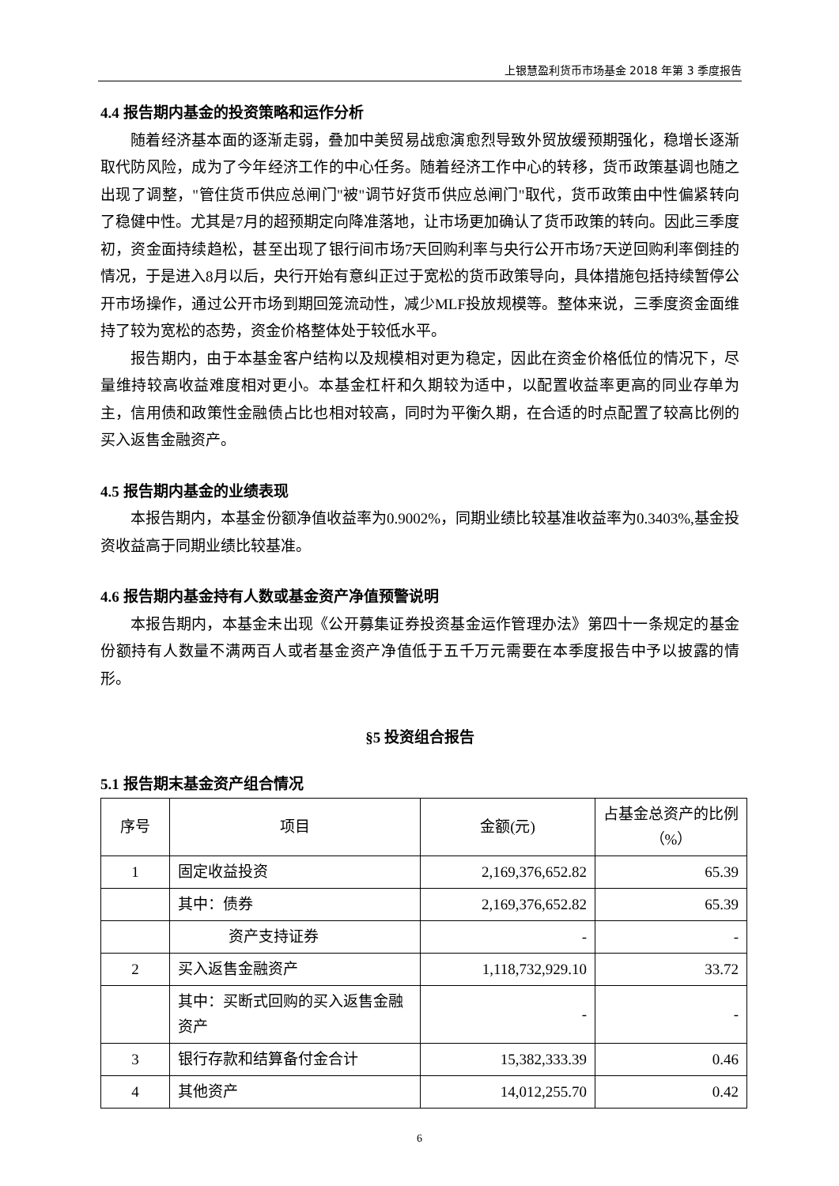上银慧盈利货币市场基金 2018 年第 3 季度报告
4.4 报告期内基金的投资策略和运作分析
随着经济基本面的逐渐走弱，叠加中美贸易战愈演愈烈导致外贸放缓预期强化，稳增长逐渐取代防风险，成为了今年经济工作的中心任务。随着经济工作中心的转移，货币政策基调也随之出现了调整，"管住货币供应总闸门"被"调节好货币供应总闸门"取代，货币政策由中性偏紧转向了稳健中性。尤其是7月的超预期定向降准落地，让市场更加确认了货币政策的转向。因此三季度初，资金面持续趋松，甚至出现了银行间市场7天回购利率与央行公开市场7天逆回购利率倒挂的情况，于是进入8月以后，央行开始有意纠正过于宽松的货币政策导向，具体措施包括持续暂停公开市场操作，通过公开市场到期回笼流动性，减少MLF投放规模等。整体来说，三季度资金面维持了较为宽松的态势，资金价格整体处于较低水平。
报告期内，由于本基金客户结构以及规模相对更为稳定，因此在资金价格低位的情况下，尽量维持较高收益难度相对更小。本基金杠杆和久期较为适中，以配置收益率更高的同业存单为主，信用债和政策性金融债占比也相对较高，同时为平衡久期，在合适的时点配置了较高比例的买入返售金融资产。
4.5 报告期内基金的业绩表现
本报告期内，本基金份额净值收益率为0.9002%，同期业绩比较基准收益率为0.3403%,基金投资收益高于同期业绩比较基准。
4.6 报告期内基金持有人数或基金资产净值预警说明
本报告期内，本基金未出现《公开募集证券投资基金运作管理办法》第四十一条规定的基金份额持有人数量不满两百人或者基金资产净值低于五千万元需要在本季度报告中予以披露的情形。
§5 投资组合报告
5.1 报告期末基金资产组合情况
| 序号 | 项目 | 金额(元) | 占基金总资产的比例（%） |
| 1 | 固定收益投资 | 2,169,376,652.82 | 65.39 |
| | 其中：债券 | 2,169,376,652.82 | 65.39 |
| | 资产支持证券 | - | - |
| 2 | 买入返售金融资产 | 1,118,732,929.10 | 33.72 |
| | 其中：买断式回购的买入返售金融资产 | - | - |
| 3 | 银行存款和结算备付金合计 | 15,382,333.39 | 0.46 |
| 4 | 其他资产 | 14,012,255.70 | 0.42 |
6